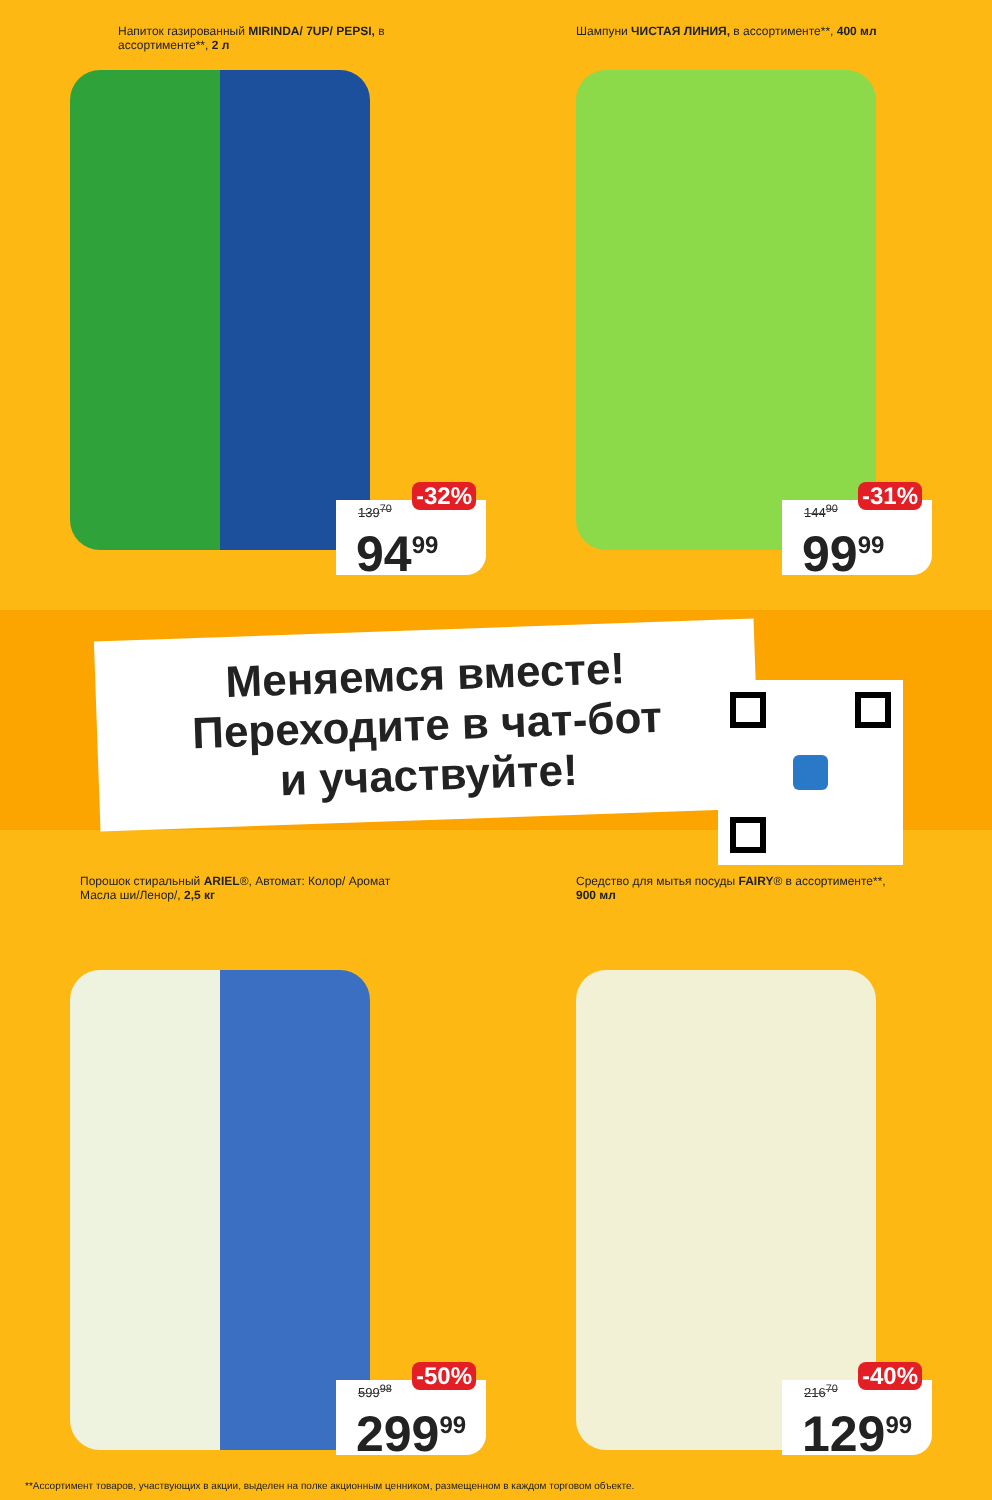Напиток газированный MIRINDA/ 7UP/ PEPSI, в ассортименте**, 2 л
-32%
139<sup>70</sup>
94<sup>99</sup>
Шампуни ЧИСТАЯ ЛИНИЯ, в ассортименте**, 400 мл
-31%
144<sup>90</sup>
99<sup>99</sup>
Меняемся вместе!
Переходите в чат-бот
и участвуйте!
Порошок стиральный ARIEL®, Автомат: Колор/ Аромат Масла ши/Ленор/, 2,5 кг
-50%
599<sup>98</sup>
299<sup>99</sup>
Средство для мытья посуды FAIRY® в ассортименте**, 900 мл
-40%
216<sup>70</sup>
129<sup>99</sup>
**Ассортимент товаров, участвующих в акции, выделен на полке акционным ценником, размещенном в каждом торговом объекте.